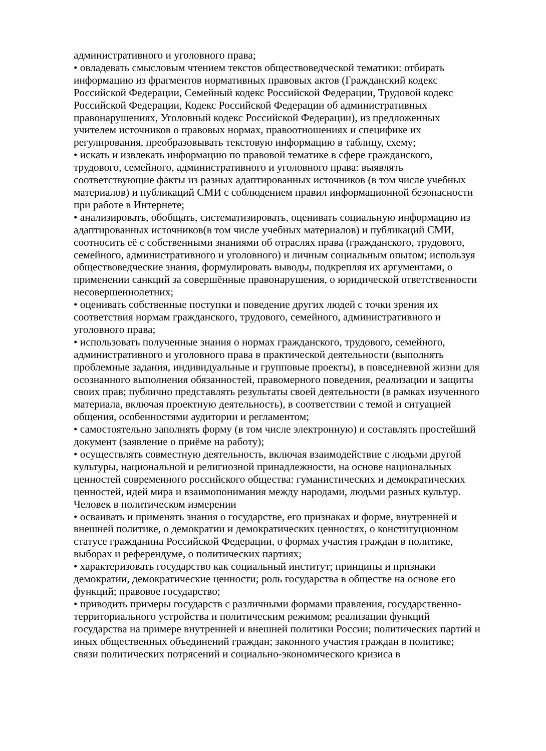административного и уголовного права;
• овладевать смысловым чтением текстов обществоведческой тематики: отбирать информацию из фрагментов нормативных правовых актов (Гражданский кодекс Российской Федерации, Семейный кодекс Российской Федерации, Трудовой кодекс Российской Федерации, Кодекс Российской Федерации об административных правонарушениях, Уголовный кодекс Российской Федерации), из предложенных учителем источников о правовых нормах, правоотношениях и специфике их регулирования, преобразовывать текстовую информацию в таблицу, схему;
• искать и извлекать информацию по правовой тематике в сфере гражданского, трудового, семейного, административного и уголовного права: выявлять соответствующие факты из разных адаптированных источников (в том числе учебных материалов) и публикаций СМИ с соблюдением правил информационной безопасности при работе в Интернете;
• анализировать, обобщать, систематизировать, оценивать социальную информацию из адаптированных источников(в том числе учебных материалов) и публикаций СМИ, соотносить её с собственными знаниями об отраслях права (гражданского, трудового, семейного, административного и уголовного) и личным социальным опытом; используя обществоведческие знания, формулировать выводы, подкрепляя их аргументами, о применении санкций за совершённые правонарушения, о юридической ответственности несовершеннолетних;
• оценивать собственные поступки и поведение других людей с точки зрения их соответствия нормам гражданского, трудового, семейного, административного и уголовного права;
• использовать полученные знания о нормах гражданского, трудового, семейного, административного и уголовного права в практической деятельности (выполнять проблемные задания, индивидуальные и групповые проекты), в повседневной жизни для осознанного выполнения обязанностей, правомерного поведения, реализации и защиты своих прав; публично представлять результаты своей деятельности (в рамках изученного материала, включая проектную деятельность), в соответствии с темой и ситуацией общения, особенностями аудитории и регламентом;
• самостоятельно заполнять форму (в том числе электронную) и составлять простейший документ (заявление о приёме на работу);
• осуществлять совместную деятельность, включая взаимодействие с людьми другой культуры, национальной и религиозной принадлежности, на основе национальных ценностей современного российского общества: гуманистических и демократических ценностей, идей мира и взаимопонимания между народами, людьми разных культур.
Человек в политическом измерении
• осваивать и применять знания о государстве, его признаках и форме, внутренней и внешней политике, о демократии и демократических ценностях, о конституционном статусе гражданина Российской Федерации, о формах участия граждан в политике, выборах и референдуме, о политических партиях;
• характеризовать государство как социальный институт; принципы и признаки демократии, демократические ценности; роль государства в обществе на основе его функций; правовое государство;
• приводить примеры государств с различными формами правления, государственно-территориального устройства и политическим режимом; реализации функций государства на примере внутренней и внешней политики России; политических партий и иных общественных объединений граждан; законного участия граждан в политике; связи политических потрясений и социально-экономического кризиса в